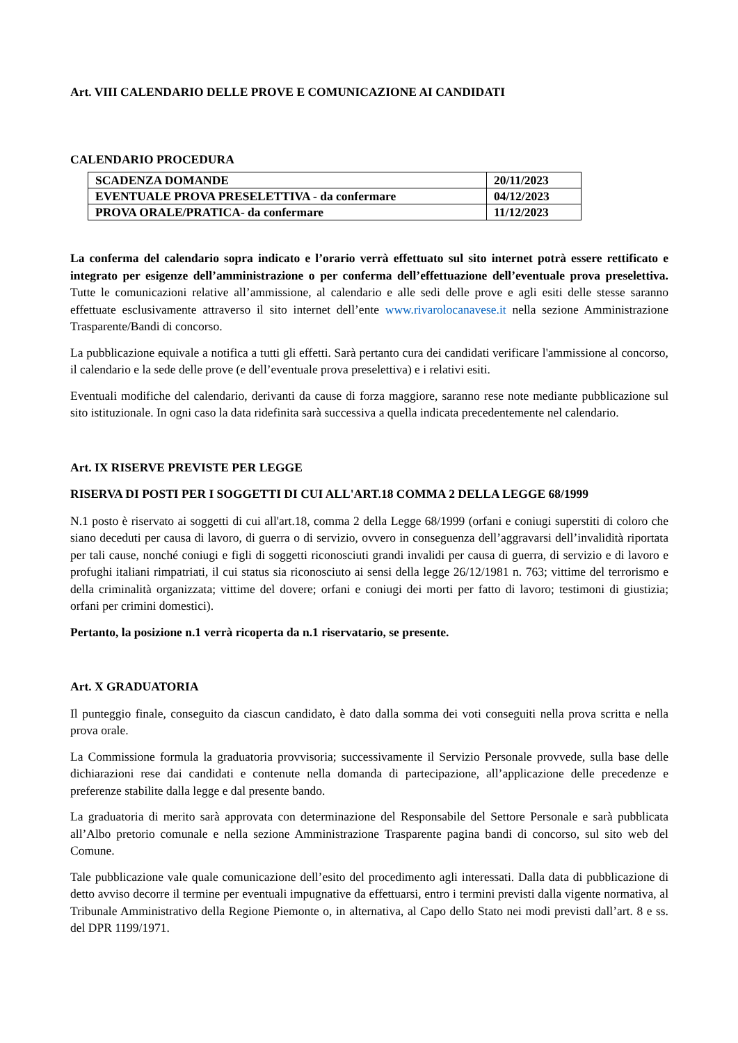Art. VIII CALENDARIO DELLE PROVE E COMUNICAZIONE AI CANDIDATI
CALENDARIO PROCEDURA
| SCADENZA DOMANDE | 20/11/2023 |
| EVENTUALE PROVA PRESELETTIVA - da confermare | 04/12/2023 |
| PROVA ORALE/PRATICA- da confermare | 11/12/2023 |
La conferma del calendario sopra indicato e l’orario verrà effettuato sul sito internet potrà essere rettificato e integrato per esigenze dell’amministrazione o per conferma dell’effettuazione dell’eventuale prova preselettiva. Tutte le comunicazioni relative all’ammissione, al calendario e alle sedi delle prove e agli esiti delle stesse saranno effettuate esclusivamente attraverso il sito internet dell’ente www.rivarolocanavese.it nella sezione Amministrazione Trasparente/Bandi di concorso.
La pubblicazione equivale a notifica a tutti gli effetti. Sarà pertanto cura dei candidati verificare l'ammissione al concorso, il calendario e la sede delle prove (e dell’eventuale prova preselettiva) e i relativi esiti.
Eventuali modifiche del calendario, derivanti da cause di forza maggiore, saranno rese note mediante pubblicazione sul sito istituzionale. In ogni caso la data ridefinita sarà successiva a quella indicata precedentemente nel calendario.
Art. IX RISERVE PREVISTE PER LEGGE
RISERVA DI POSTI PER I SOGGETTI DI CUI ALL'ART.18 COMMA 2 DELLA LEGGE 68/1999
N.1 posto è riservato ai soggetti di cui all'art.18, comma 2 della Legge 68/1999 (orfani e coniugi superstiti di coloro che siano deceduti per causa di lavoro, di guerra o di servizio, ovvero in conseguenza dell’aggravarsi dell’invalidità riportata per tali cause, nonché coniugi e figli di soggetti riconosciuti grandi invalidi per causa di guerra, di servizio e di lavoro e profughi italiani rimpatriati, il cui status sia riconosciuto ai sensi della legge 26/12/1981 n. 763; vittime del terrorismo e della criminalità organizzata; vittime del dovere; orfani e coniugi dei morti per fatto di lavoro; testimoni di giustizia; orfani per crimini domestici).
Pertanto, la posizione n.1 verrà ricoperta da n.1 riservatario, se presente.
Art. X GRADUATORIA
Il punteggio finale, conseguito da ciascun candidato, è dato dalla somma dei voti conseguiti nella prova scritta e nella prova orale.
La Commissione formula la graduatoria provvisoria; successivamente il Servizio Personale provvede, sulla base delle dichiarazioni rese dai candidati e contenute nella domanda di partecipazione, all’applicazione delle precedenze e preferenze stabilite dalla legge e dal presente bando.
La graduatoria di merito sarà approvata con determinazione del Responsabile del Settore Personale e sarà pubblicata all’Albo pretorio comunale e nella sezione Amministrazione Trasparente pagina bandi di concorso, sul sito web del Comune.
Tale pubblicazione vale quale comunicazione dell’esito del procedimento agli interessati. Dalla data di pubblicazione di detto avviso decorre il termine per eventuali impugnative da effettuarsi, entro i termini previsti dalla vigente normativa, al Tribunale Amministrativo della Regione Piemonte o, in alternativa, al Capo dello Stato nei modi previsti dall’art. 8 e ss. del DPR 1199/1971.